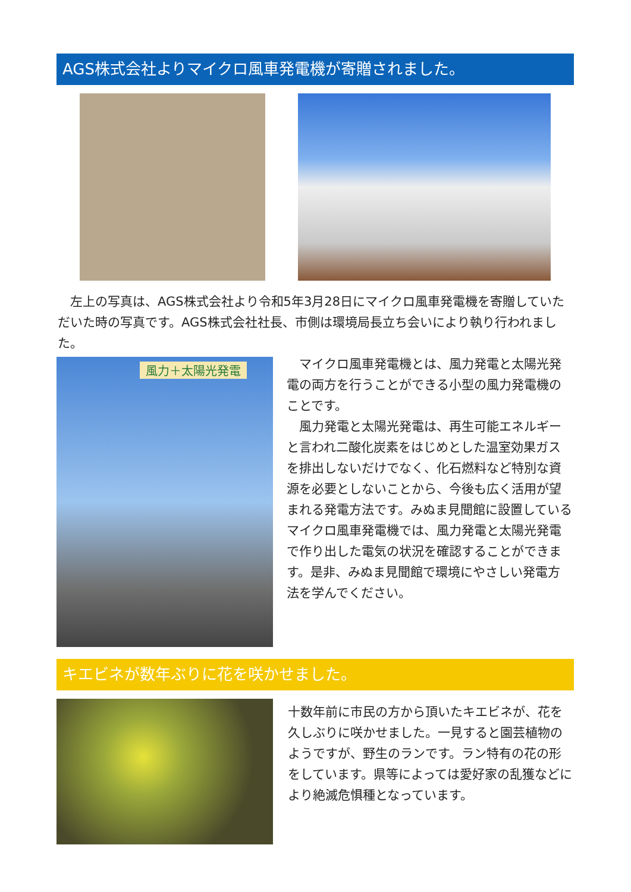AGS株式会社よりマイクロ風車発電機が寄贈されました。
　左上の写真は、AGS株式会社より令和5年3月28日にマイクロ風車発電機を寄贈していただいた時の写真です。AGS株式会社社長、市側は環境局長立ち会いにより執り行われました。
風力＋太陽光発電
　マイクロ風車発電機とは、風力発電と太陽光発電の両方を行うことができる小型の風力発電機のことです。
　風力発電と太陽光発電は、再生可能エネルギーと言われ二酸化炭素をはじめとした温室効果ガスを排出しないだけでなく、化石燃料など特別な資源を必要としないことから、今後も広く活用が望まれる発電方法です。みぬま見聞館に設置しているマイクロ風車発電機では、風力発電と太陽光発電で作り出した電気の状況を確認することができます。是非、みぬま見聞館で環境にやさしい発電方法を学んでください。
キエビネが数年ぶりに花を咲かせました。
十数年前に市民の方から頂いたキエビネが、花を久しぶりに咲かせました。一見すると園芸植物のようですが、野生のランです。ラン特有の花の形をしています。県等によっては愛好家の乱獲などにより絶滅危惧種となっています。